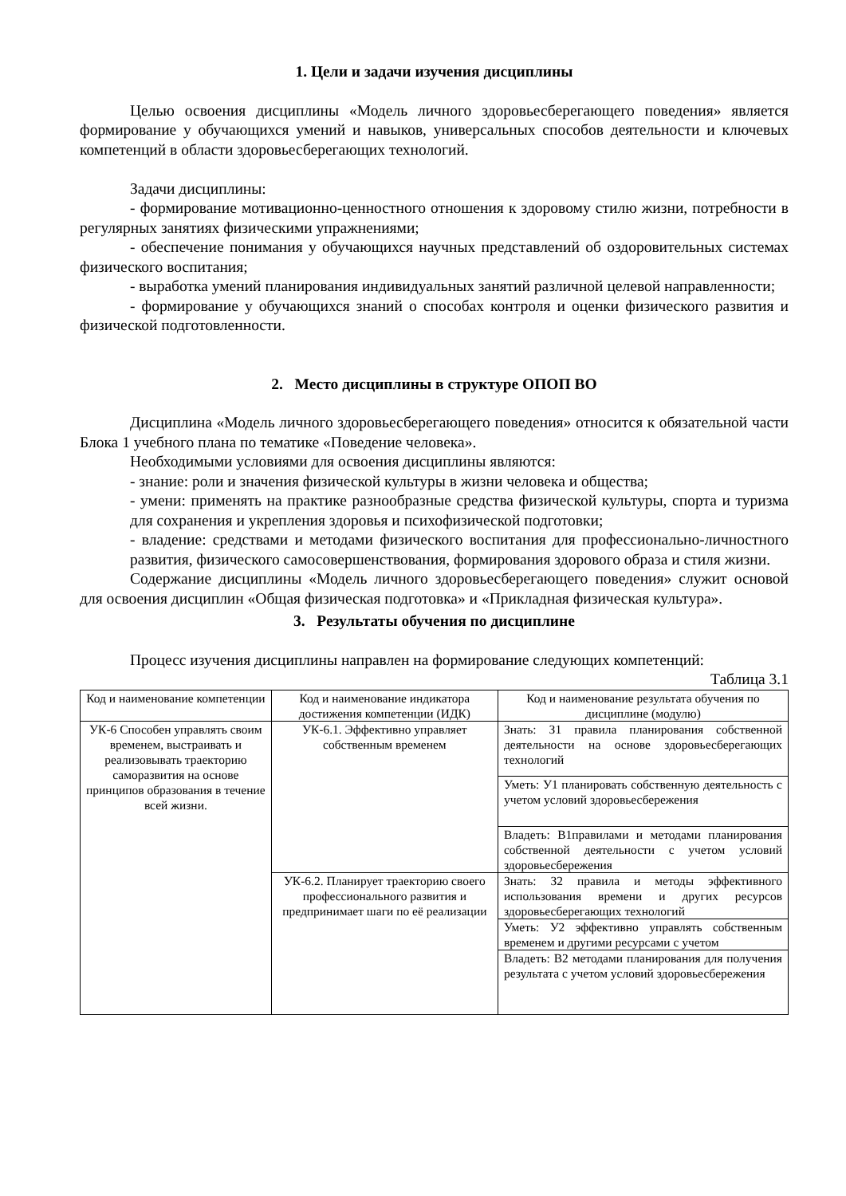1. Цели и задачи изучения дисциплины
Целью освоения дисциплины «Модель личного здоровьесберегающего поведения» является формирование у обучающихся умений и навыков, универсальных способов деятельности и ключевых компетенций в области здоровьесберегающих технологий.
Задачи дисциплины:
- формирование мотивационно-ценностного отношения к здоровому стилю жизни, потребности в регулярных занятиях физическими упражнениями;
- обеспечение понимания у обучающихся научных представлений об оздоровительных системах физического воспитания;
- выработка умений планирования индивидуальных занятий различной целевой направленности;
- формирование у обучающихся знаний о способах контроля и оценки физического развития и физической подготовленности.
2. Место дисциплины в структуре ОПОП ВО
Дисциплина «Модель личного здоровьесберегающего поведения» относится к обязательной части Блока 1 учебного плана по тематике «Поведение человека».
Необходимыми условиями для освоения дисциплины являются:
- знание: роли и значения физической культуры в жизни человека и общества;
- умени: применять на практике разнообразные средства физической культуры, спорта и туризма для сохранения и укрепления здоровья и психофизической подготовки;
- владение: средствами и методами физического воспитания для профессионально-личностного развития, физического самосовершенствования, формирования здорового образа и стиля жизни.
Содержание дисциплины «Модель личного здоровьесберегающего поведения» служит основой для освоения дисциплин «Общая физическая подготовка» и «Прикладная физическая культура».
3. Результаты обучения по дисциплине
Процесс изучения дисциплины направлен на формирование следующих компетенций:
Таблица 3.1
| Код и наименование компетенции | Код и наименование индикатора достижения компетенции (ИДК) | Код и наименование результата обучения по дисциплине (модулю) |
| --- | --- | --- |
| УК-6 Способен управлять своим временем, выстраивать и реализовывать траекторию саморазвития на основе принципов образования в течение всей жизни. | УК-6.1. Эффективно управляет собственным временем | Знать: З1 правила планирования собственной деятельности на основе здоровьесберегающих технологий |
| | | Уметь: У1 планировать собственную деятельность с учетом условий здоровьесбережения |
| | | Владеть: В1правилами и методами планирования собственной деятельности с учетом условий здоровьесбережения |
| | УК-6.2. Планирует траекторию своего профессионального развития и предпринимает шаги по её реализации | Знать: З2 правила и методы эффективного использования времени и других ресурсов здоровьесберегающих технологий |
| | | Уметь: У2 эффективно управлять собственным временем и другими ресурсами с учетом |
| | | Владеть: В2 методами планирования для получения результата с учетом условий здоровьесбережения |